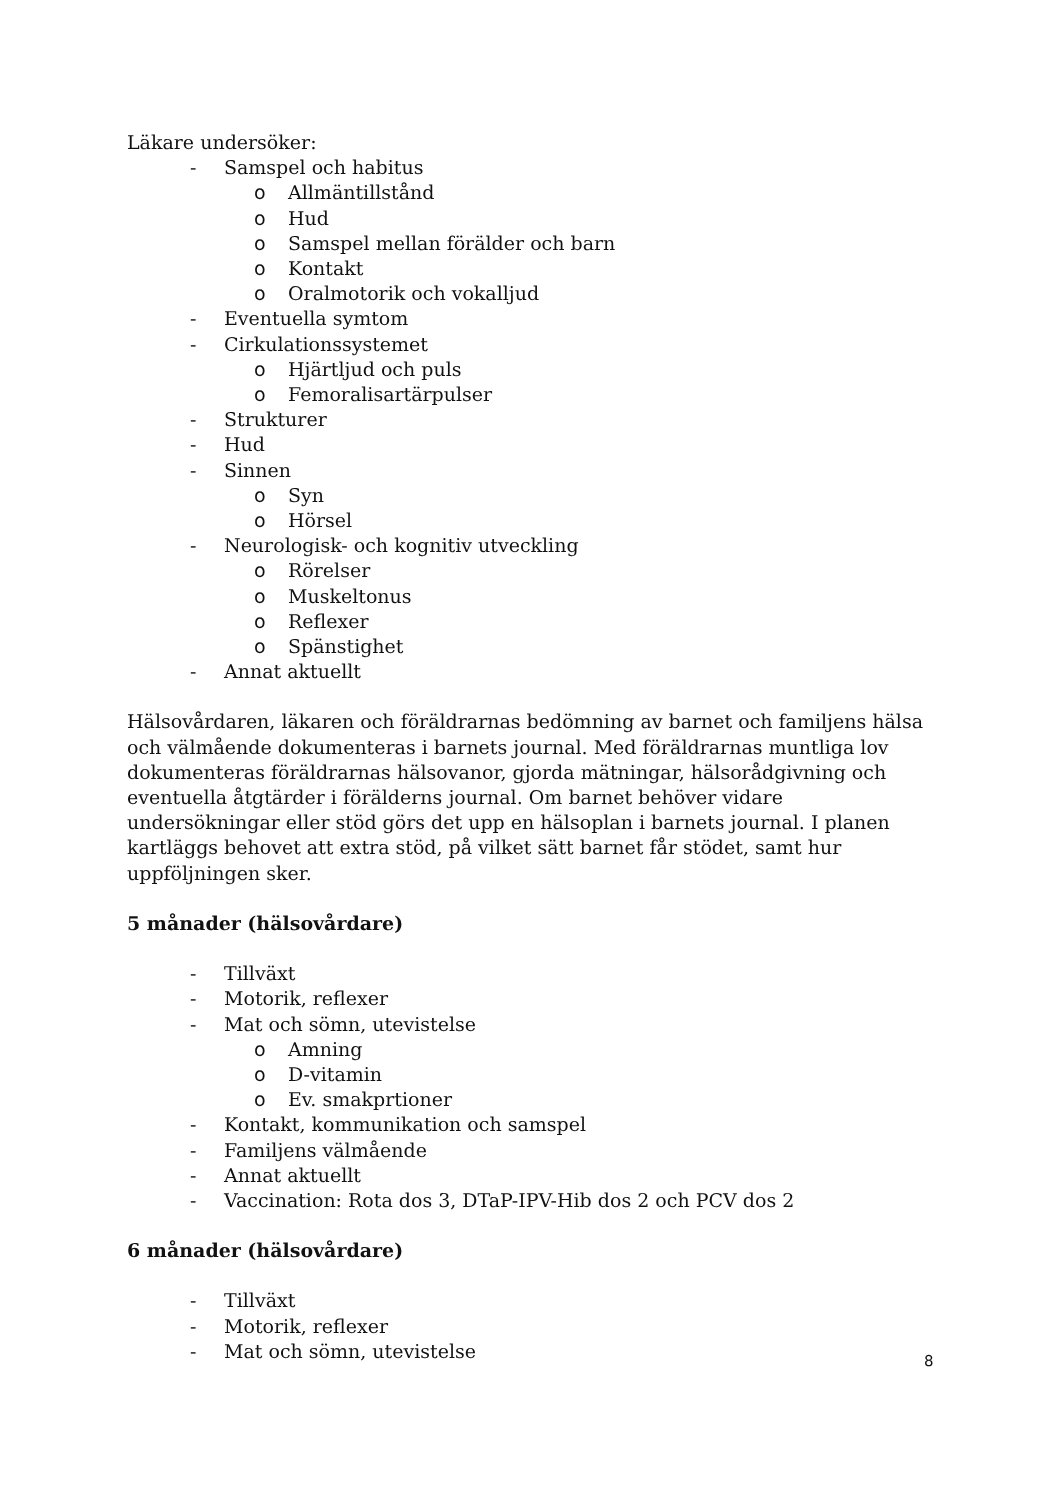Läkare undersöker:
- Samspel och habitus
o Allmäntillstånd
o Hud
o Samspel mellan förälder och barn
o Kontakt
o Oralmotorik och vokalljud
- Eventuella symtom
- Cirkulationssystemet
o Hjärtljud och puls
o Femoralisartärpulser
- Strukturer
- Hud
- Sinnen
o Syn
o Hörsel
- Neurologisk- och kognitiv utveckling
o Rörelser
o Muskeltonus
o Reflexer
o Spänstighet
- Annat aktuellt
Hälsovårdaren, läkaren och föräldrarnas bedömning av barnet och familjens hälsa och välmående dokumenteras i barnets journal. Med föräldrarnas muntliga lov dokumenteras föräldrarnas hälsovanor, gjorda mätningar, hälsorådgivning och eventuella åtgtärder i förälderns journal. Om barnet behöver vidare undersökningar eller stöd görs det upp en hälsoplan i barnets journal. I planen kartläggs behovet att extra stöd, på vilket sätt barnet får stödet, samt hur uppföljningen sker.
5 månader (hälsovårdare)
- Tillväxt
- Motorik, reflexer
- Mat och sömn, utevistelse
o Amning
o D-vitamin
o Ev. smakprtioner
- Kontakt, kommunikation och samspel
- Familjens välmående
- Annat aktuellt
- Vaccination: Rota dos 3, DTaP-IPV-Hib dos 2 och PCV dos 2
6 månader (hälsovårdare)
- Tillväxt
- Motorik, reflexer
- Mat och sömn, utevistelse
8